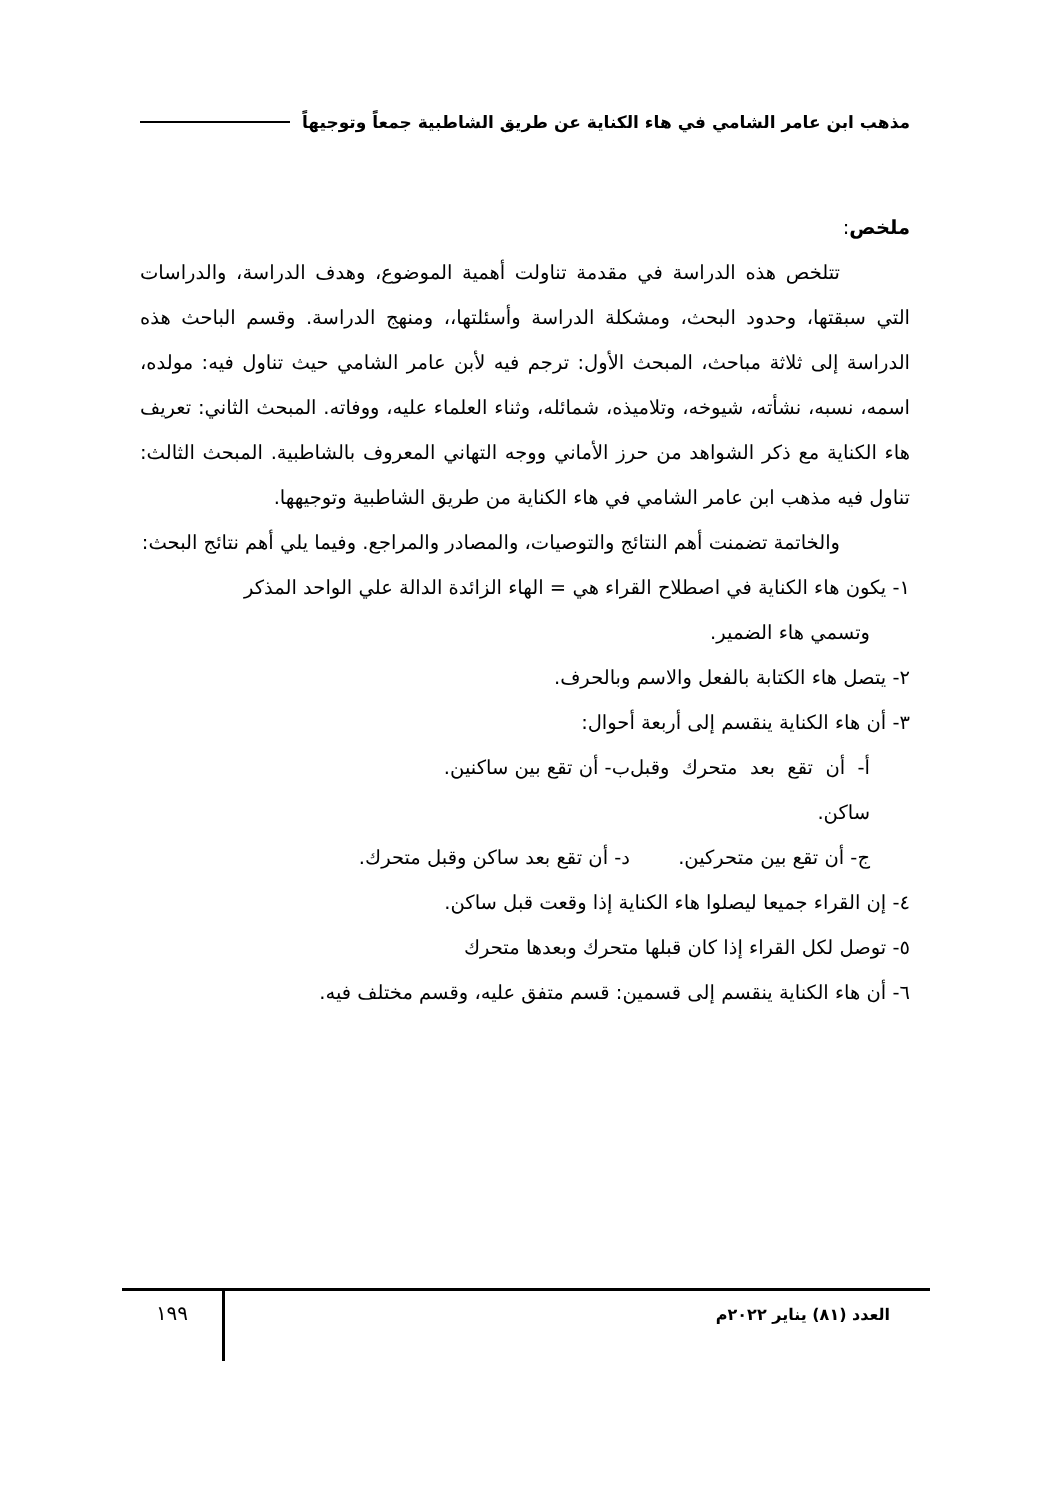مذهب ابن عامر الشامي في هاء الكناية عن طريق الشاطبية جمعاً وتوجيهاً
ملخص:
تتلخص هذه الدراسة في مقدمة تناولت أهمية الموضوع، وهدف الدراسة، والدراسات التي سبقتها، وحدود البحث، ومشكلة الدراسة وأسئلتها،، ومنهج الدراسة. وقسم الباحث هذه الدراسة إلى ثلاثة مباحث، المبحث الأول: ترجم فيه لأبن عامر الشامي حيث تناول فيه: مولده، اسمه، نسبه، نشأته، شيوخه، وتلاميذه، شمائله، وثناء العلماء عليه، ووفاته. المبحث الثاني: تعريف هاء الكناية مع ذكر الشواهد من حرز الأماني ووجه التهاني المعروف بالشاطبية. المبحث الثالث: تناول فيه مذهب ابن عامر الشامي في هاء الكناية من طريق الشاطبية وتوجيهها.
والخاتمة تضمنت أهم النتائج والتوصيات، والمصادر والمراجع. وفيما يلي أهم نتائج البحث:
١- يكون هاء الكناية في اصطلاح القراء هي = الهاء الزائدة الدالة علي الواحد المذكر
وتسمي هاء الضمير.
٢- يتصل هاء الكتابة بالفعل والاسم وبالحرف.
٣- أن هاء الكناية ينقسم إلى أربعة أحوال:
أ- أن تقع بعد متحرك وقبل ساكن. ب- أن تقع بين ساكنين.
ج- أن تقع بين متحركين. د- أن تقع بعد ساكن وقبل متحرك.
٤- إن القراء جميعا ليصلوا هاء الكناية إذا وقعت قبل ساكن.
٥- توصل لكل القراء إذا كان قبلها متحرك وبعدها متحرك
٦- أن هاء الكناية ينقسم إلى قسمين: قسم متفق عليه، وقسم مختلف فيه.
العدد (٨١) يناير ٢٠٢٢م
١٩٩